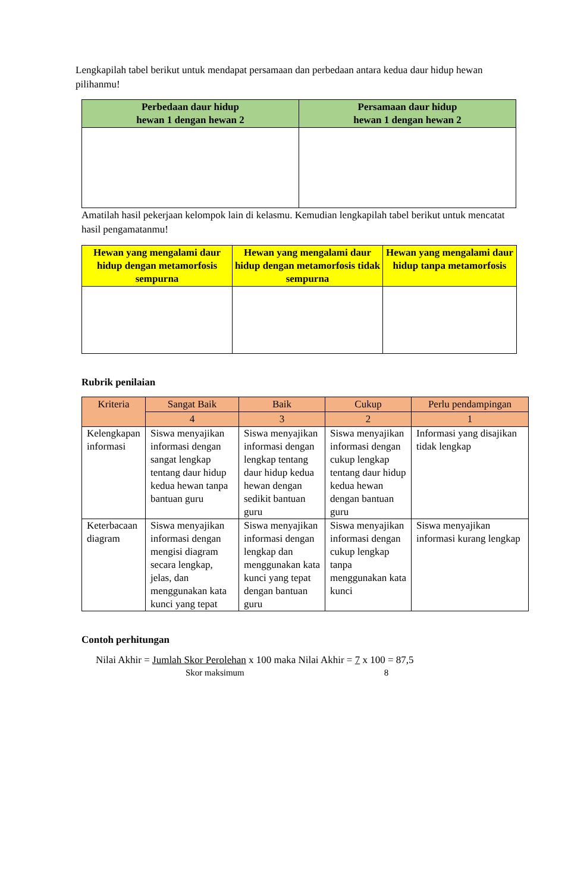Lengkapilah tabel berikut untuk mendapat persamaan dan perbedaan antara kedua daur hidup hewan pilihanmu!
| Perbedaan daur hidup hewan 1 dengan hewan 2 | Persamaan daur hidup hewan 1 dengan hewan 2 |
| --- | --- |
Amatilah hasil pekerjaan kelompok lain di kelasmu. Kemudian lengkapilah tabel berikut untuk mencatat hasil pengamatanmu!
| Hewan yang mengalami daur hidup dengan metamorfosis sempurna | Hewan yang mengalami daur hidup dengan metamorfosis tidak sempurna | Hewan yang mengalami daur hidup tanpa metamorfosis |
| --- | --- | --- |
Rubrik penilaian
| Kriteria | Sangat Baik | Baik | Cukup | Perlu pendampingan |
| --- | --- | --- | --- | --- |
| | 4 | 3 | 2 | 1 |
| Kelengkapan informasi | Siswa menyajikan informasi dengan sangat lengkap tentang daur hidup kedua hewan tanpa bantuan guru | Siswa menyajikan informasi dengan lengkap tentang daur hidup kedua hewan dengan sedikit bantuan guru | Siswa menyajikan informasi dengan cukup lengkap tentang daur hidup kedua hewan dengan bantuan guru | Informasi yang disajikan tidak lengkap |
| Keterbacaan diagram | Siswa menyajikan informasi dengan mengisi diagram secara lengkap, jelas, dan menggunakan kata kunci yang tepat | Siswa menyajikan informasi dengan lengkap dan menggunakan kata kunci yang tepat dengan bantuan guru | Siswa menyajikan informasi dengan cukup lengkap tanpa menggunakan kata kunci | Siswa menyajikan informasi kurang lengkap |
Contoh perhitungan
Nilai Akhir = Jumlah Skor Perolehan x 100 maka Nilai Akhir = 7 x 100 = 87,5
Skor maksimum 8